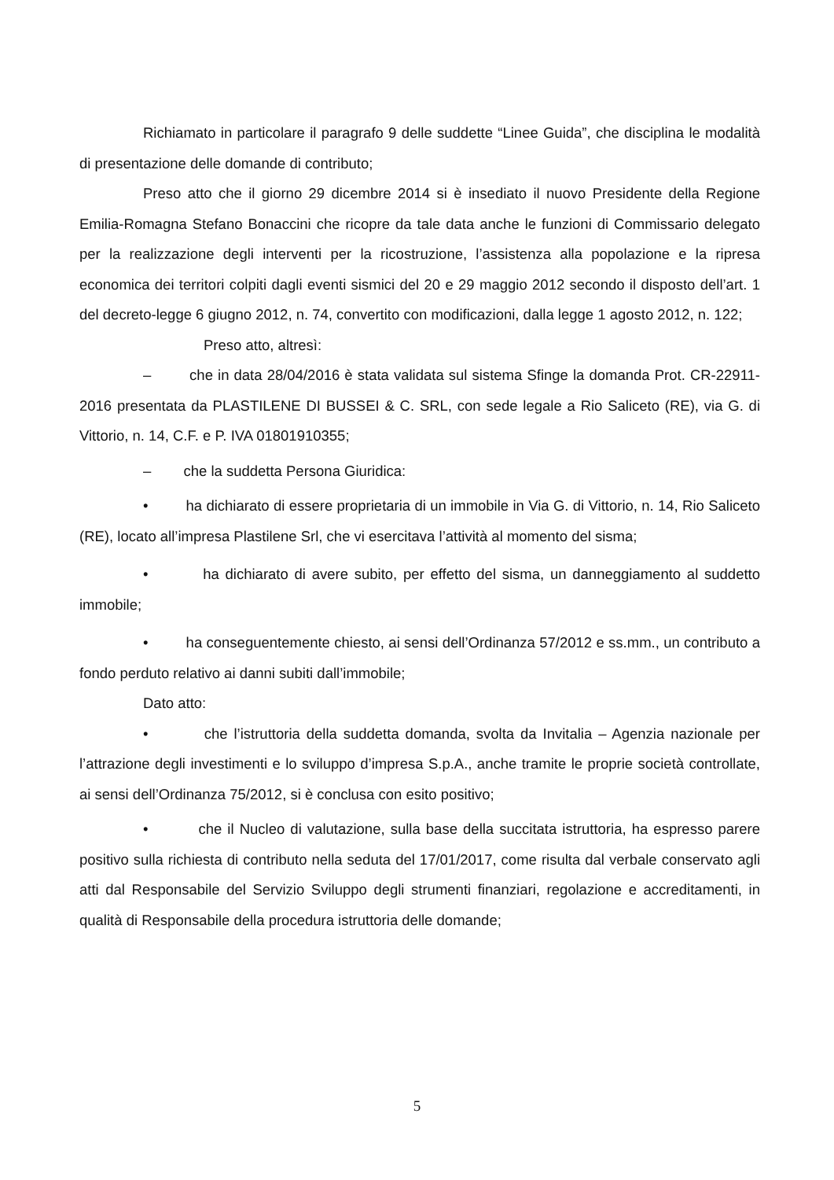Richiamato in particolare il paragrafo 9 delle suddette “Linee Guida”, che disciplina le modalità di presentazione delle domande di contributo;
Preso atto che il giorno 29 dicembre 2014 si è insediato il nuovo Presidente della Regione Emilia-Romagna Stefano Bonaccini che ricopre da tale data anche le funzioni di Commissario delegato per la realizzazione degli interventi per la ricostruzione, l’assistenza alla popolazione e la ripresa economica dei territori colpiti dagli eventi sismici del 20 e 29 maggio 2012 secondo il disposto dell’art. 1 del decreto-legge 6 giugno 2012, n. 74, convertito con modificazioni, dalla legge 1 agosto 2012, n. 122;
Preso atto, altresì:
– che in data 28/04/2016 è stata validata sul sistema Sfinge la domanda Prot. CR-22911-2016 presentata da PLASTILENE DI BUSSEI & C. SRL, con sede legale a Rio Saliceto (RE), via G. di Vittorio, n. 14, C.F. e P. IVA 01801910355;
– che la suddetta Persona Giuridica:
• ha dichiarato di essere proprietaria di un immobile in Via G. di Vittorio, n. 14, Rio Saliceto (RE), locato all’impresa Plastilene Srl, che vi esercitava l’attività al momento del sisma;
• ha dichiarato di avere subito, per effetto del sisma, un danneggiamento al suddetto immobile;
• ha conseguentemente chiesto, ai sensi dell’Ordinanza 57/2012 e ss.mm., un contributo a fondo perduto relativo ai danni subiti dall’immobile;
Dato atto:
• che l’istruttoria della suddetta domanda, svolta da Invitalia – Agenzia nazionale per l’attrazione degli investimenti e lo sviluppo d’impresa S.p.A., anche tramite le proprie società controllate, ai sensi dell’Ordinanza 75/2012, si è conclusa con esito positivo;
• che il Nucleo di valutazione, sulla base della succitata istruttoria, ha espresso parere positivo sulla richiesta di contributo nella seduta del 17/01/2017, come risulta dal verbale conservato agli atti dal Responsabile del Servizio Sviluppo degli strumenti finanziari, regolazione e accreditamenti, in qualità di Responsabile della procedura istruttoria delle domande;
5